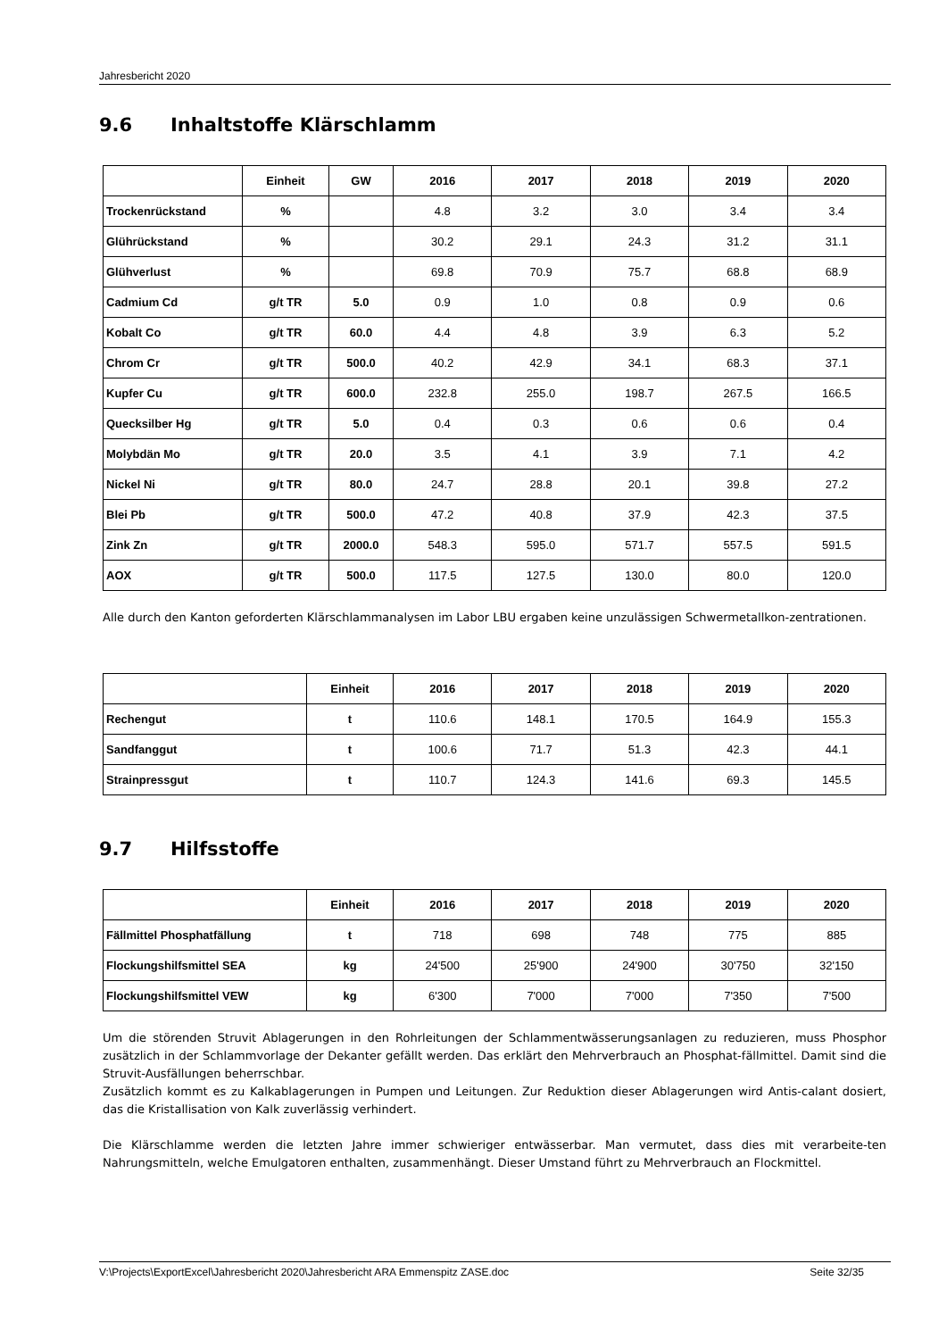Jahresbericht 2020
9.6 Inhaltstoffe Klärschlamm
| | Einheit | GW | 2016 | 2017 | 2018 | 2019 | 2020 |
| --- | --- | --- | --- | --- | --- | --- | --- |
| Trockenrückstand | % | | 4.8 | 3.2 | 3.0 | 3.4 | 3.4 |
| Glührückstand | % | | 30.2 | 29.1 | 24.3 | 31.2 | 31.1 |
| Glühverlust | % | | 69.8 | 70.9 | 75.7 | 68.8 | 68.9 |
| Cadmium Cd | g/t TR | 5.0 | 0.9 | 1.0 | 0.8 | 0.9 | 0.6 |
| Kobalt Co | g/t TR | 60.0 | 4.4 | 4.8 | 3.9 | 6.3 | 5.2 |
| Chrom Cr | g/t TR | 500.0 | 40.2 | 42.9 | 34.1 | 68.3 | 37.1 |
| Kupfer Cu | g/t TR | 600.0 | 232.8 | 255.0 | 198.7 | 267.5 | 166.5 |
| Quecksilber Hg | g/t TR | 5.0 | 0.4 | 0.3 | 0.6 | 0.6 | 0.4 |
| Molybdän Mo | g/t TR | 20.0 | 3.5 | 4.1 | 3.9 | 7.1 | 4.2 |
| Nickel Ni | g/t TR | 80.0 | 24.7 | 28.8 | 20.1 | 39.8 | 27.2 |
| Blei Pb | g/t TR | 500.0 | 47.2 | 40.8 | 37.9 | 42.3 | 37.5 |
| Zink Zn | g/t TR | 2000.0 | 548.3 | 595.0 | 571.7 | 557.5 | 591.5 |
| AOX | g/t TR | 500.0 | 117.5 | 127.5 | 130.0 | 80.0 | 120.0 |
Alle durch den Kanton geforderten Klärschlammanalysen im Labor LBU ergaben keine unzulässigen Schwermetallkon-zentrationen.
| | Einheit | 2016 | 2017 | 2018 | 2019 | 2020 |
| --- | --- | --- | --- | --- | --- | --- |
| Rechengut | t | 110.6 | 148.1 | 170.5 | 164.9 | 155.3 |
| Sandfanggut | t | 100.6 | 71.7 | 51.3 | 42.3 | 44.1 |
| Strainpressgut | t | 110.7 | 124.3 | 141.6 | 69.3 | 145.5 |
9.7 Hilfsstoffe
| | Einheit | 2016 | 2017 | 2018 | 2019 | 2020 |
| --- | --- | --- | --- | --- | --- | --- |
| Fällmittel Phosphatfällung | t | 718 | 698 | 748 | 775 | 885 |
| Flockungshilfsmittel SEA | kg | 24'500 | 25'900 | 24'900 | 30'750 | 32'150 |
| Flockungshilfsmittel VEW | kg | 6'300 | 7'000 | 7'000 | 7'350 | 7'500 |
Um die störenden Struvit Ablagerungen in den Rohrleitungen der Schlammentwässerungsanlagen zu reduzieren, muss Phosphor zusätzlich in der Schlammvorlage der Dekanter gefällt werden. Das erklärt den Mehrverbrauch an Phosphat-fällmittel. Damit sind die Struvit-Ausfällungen beherrschbar.
Zusätzlich kommt es zu Kalkablagerungen in Pumpen und Leitungen. Zur Reduktion dieser Ablagerungen wird Antis-calant dosiert, das die Kristallisation von Kalk zuverlässig verhindert.
Die Klärschlamme werden die letzten Jahre immer schwieriger entwässerbar. Man vermutet, dass dies mit verarbeite-ten Nahrungsmitteln, welche Emulgatoren enthalten, zusammenhängt. Dieser Umstand führt zu Mehrverbrauch an Flockmittel.
V:\Projects\ExportExcel\Jahresbericht 2020\Jahresbericht ARA Emmenspitz ZASE.doc Seite 32/35